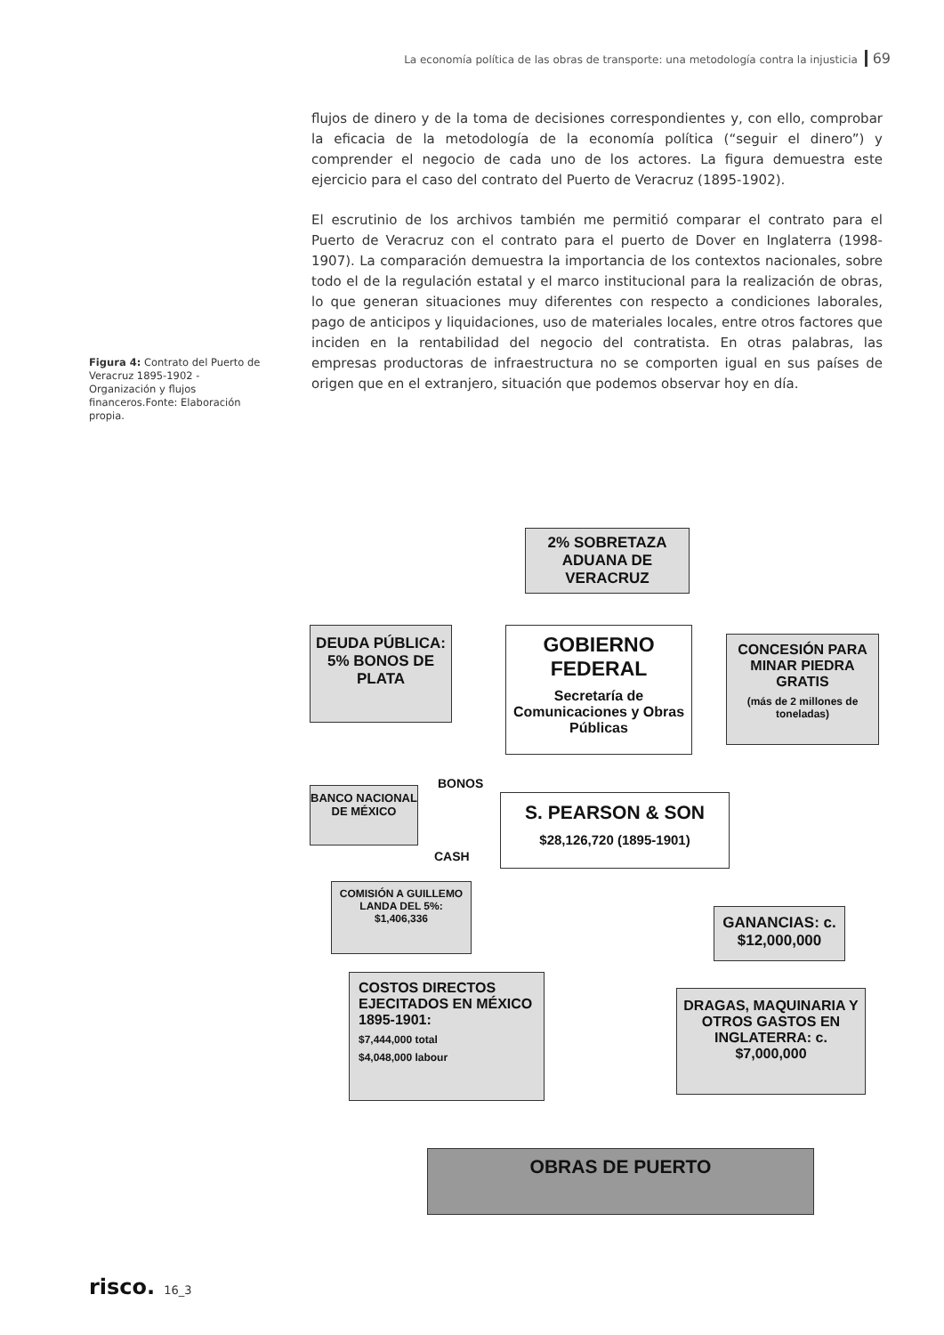La economía política de las obras de transporte: una metodología contra la injusticia 69
flujos de dinero y de la toma de decisiones correspondientes y, con ello, comprobar la eficacia de la metodología de la economía política (“seguir el dinero”) y comprender el negocio de cada uno de los actores. La figura demuestra este ejercicio para el caso del contrato del Puerto de Veracruz (1895-1902).
El escrutinio de los archivos también me permitió comparar el contrato para el Puerto de Veracruz con el contrato para el puerto de Dover en Inglaterra (1998-1907). La comparación demuestra la importancia de los contextos nacionales, sobre todo el de la regulación estatal y el marco institucional para la realización de obras, lo que generan situaciones muy diferentes con respecto a condiciones laborales, pago de anticipos y liquidaciones, uso de materiales locales, entre otros factores que inciden en la rentabilidad del negocio del contratista. En otras palabras, las empresas productoras de infraestructura no se comporten igual en sus países de origen que en el extranjero, situación que podemos observar hoy en día.
Figura 4: Contrato del Puerto de Veracruz 1895-1902 - Organización y flujos financeros.Fonte: Elaboración propia.
2% SOBRETAZA ADUANA DE VERACRUZ
DEUDA PÚBLICA: 5% BONOS DE PLATA
GOBIERNO FEDERAL
Secretaría de Comunicaciones y Obras Públicas
CONCESIÓN PARA MINAR PIEDRA GRATIS
(más de 2 millones de toneladas)
BONOS
BANCO NACIONAL DE MÉXICO
S. PEARSON & SON
$28,126,720 (1895-1901)
CASH
COMISIÓN A GUILLEMO LANDA DEL 5%: $1,406,336
GANANCIAS: c. $12,000,000
COSTOS DIRECTOS EJECITADOS EN MÉXICO 1895-1901:
$7,444,000 total
$4,048,000 labour
DRAGAS, MAQUINARIA Y OTROS GASTOS EN INGLATERRA: c. $7,000,000
OBRAS DE PUERTO
risco. 16_3